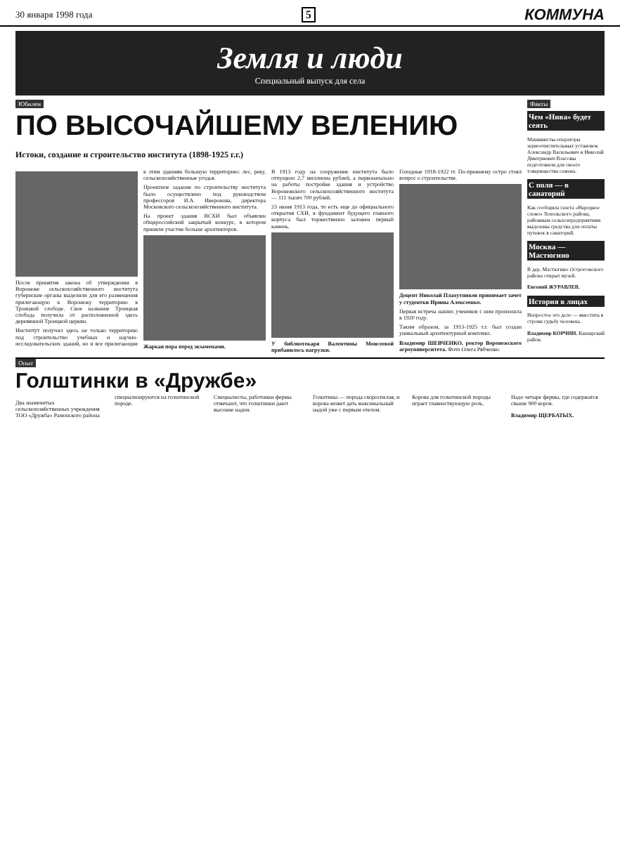30 января 1998 года 5 КОММУНА
Земля и люди
Специальный выпуск для села
Юбилеи
ПО ВЫСОЧАЙШЕМУ ВЕЛЕНИЮ
Истоки, создание и строительство института (1898-1925 г.г.)
После принятия закона об утверждении в Воронеже сельскохозяйственного института губернские органы выделили для его размещения прилегающую к Воронежу территорию в Троицкой слободе. Свое название Троицкая слобода получила от расположенной здесь деревянной Троицкой церкви.
Инститtут получил здесь не только территорию под строительство учебных и научно-исследовательских зданий, но и все прилегающие к этим зданиям большую территорию: лес, реку, сельскохозяйственные угодья.
Проектное задание по строительству института было осуществлено под руководством профессоров И.А. Иверонова, директора Московского сельскохозяйственного института.
На проект здания ВСХИ был объявлен общероссийский закрытый конкурс, в котором приняли участие больше архитекторов.
Жаркая пора перед экзаменами.
В 1913 году на сооружение института было отпущено 2,7 миллиона рублей, а первоначально на работы постройке здания и устройство Воронежского сельскохозяйственного института — 111 тысяч 700 рублей.
23 июня 1913 года, то есть еще до официального открытия СХИ, в фундамент будущего главного корпуса был торжественно заложен первый камень.
У библиотекаря Валентины Моисеевой прибавилось нагрузки.
Голодные 1918-1922 гг. По-прежнему остро стоял вопрос о строительстве.
Доцент Николай Плахутников принимает зачет у студентки Ирины Алексеенко.
Первая встреча наших учеников с ним произошла в 1920 году.
Таким образом, за 1913-1925 г.г. был создан уникальный архитектурный комплекс.
Владимир ШЕВЧЕНКО, ректор Воронежского агроуниверситета. Фото Олега Рябченко.
Факты
Чем «Нива» будет сеять
Машинисты-операторы зерноочистительных установок Александр Васильевич и Николай Дмитриевич Власовы подготовили для своего товарищества семена.
С поля — в санаторий
Как сообщила газета «Народное слово» Хохольского района, районным сельхозпредприятиям выделены средства для оплаты путевок в санаторий.
Москва — Мастюгино
В дер. Мастюгино Острогожского района открыт музей.
Евгений ЖУРАВЛЕВ.
История в лицах
Непростое это дело — вместить в строки судьбу человека.
Владимир КОРЧИН. Каширский район.
Опыт
Голштинки в «Дружбе»
Два знаменитых сельскохозяйственных учреждения ТОО «Дружба» Рамонского района специализируются на голштинской породе.
Специалисты, работники фермы отмечают, что голштинки дают высокие надои.
Голштины — порода скороспелая, и корова может дать максимальный надой уже с первым отелом.
Корова для голштинской породы играет главенствующую роль.
Надо четыре фермы, где содержатся свыше 900 коров.
Владимир ЩЕРБАТЫХ.